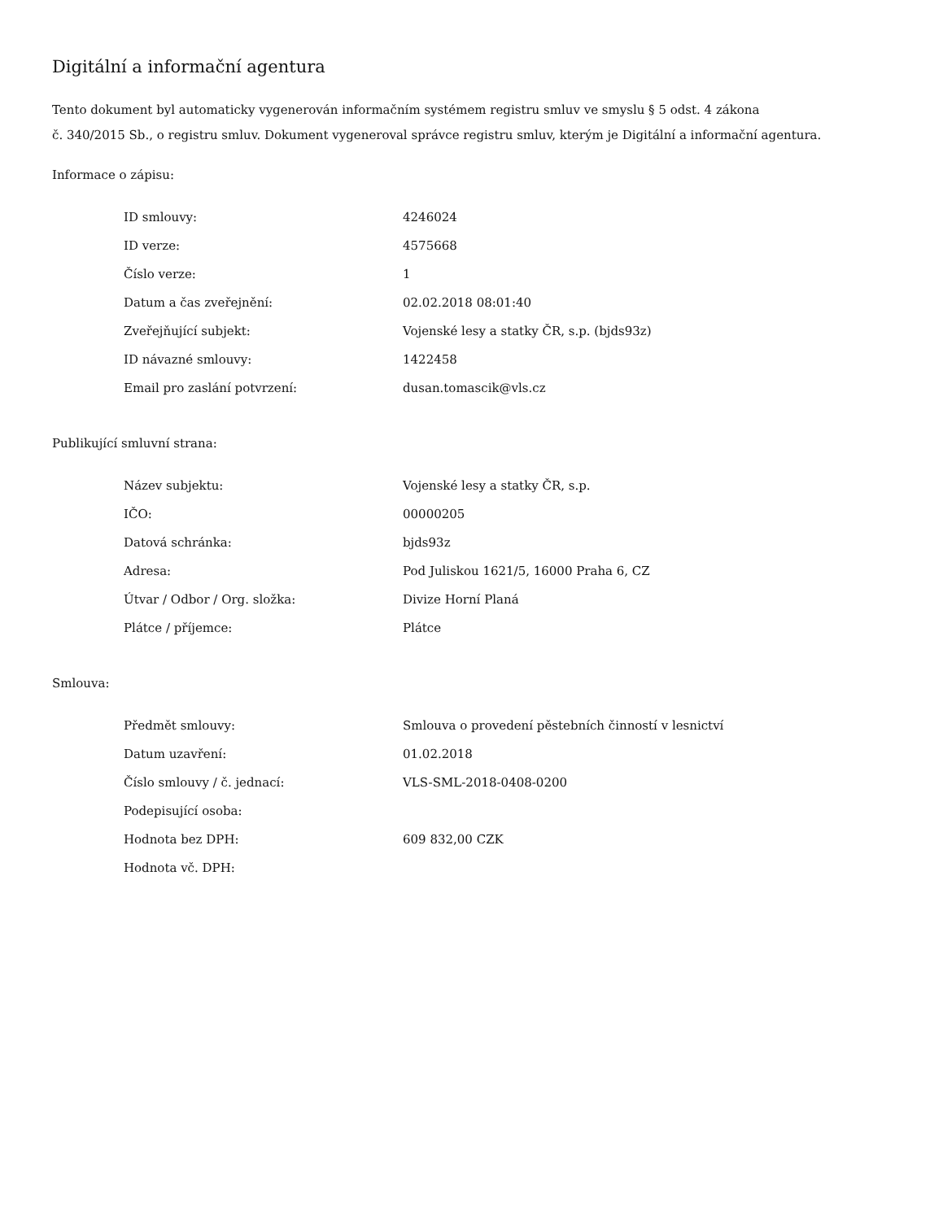Digitální a informační agentura
Tento dokument byl automaticky vygenerován informačním systémem registru smluv ve smyslu § 5 odst. 4 zákona
č. 340/2015 Sb., o registru smluv. Dokument vygeneroval správce registru smluv, kterým je Digitální a informační agentura.
Informace o zápisu:
| ID smlouvy: | 4246024 |
| ID verze: | 4575668 |
| Číslo verze: | 1 |
| Datum a čas zveřejnění: | 02.02.2018 08:01:40 |
| Zveřejňující subjekt: | Vojenské lesy a statky ČR, s.p. (bjds93z) |
| ID návazné smlouvy: | 1422458 |
| Email pro zaslání potvrzení: | dusan.tomascik@vls.cz |
Publikující smluvní strana:
| Název subjektu: | Vojenské lesy a statky ČR, s.p. |
| IČO: | 00000205 |
| Datová schránka: | bjds93z |
| Adresa: | Pod Juliskou 1621/5, 16000 Praha 6, CZ |
| Útvar / Odbor / Org. složka: | Divize Horní Planá |
| Plátce / příjemce: | Plátce |
Smlouva:
| Předmět smlouvy: | Smlouva o provedení pěstebních činností v lesnictví |
| Datum uzavření: | 01.02.2018 |
| Číslo smlouvy / č. jednací: | VLS-SML-2018-0408-0200 |
| Podepisující osoba: | |
| Hodnota bez DPH: | 609 832,00 CZK |
| Hodnota vč. DPH: | |